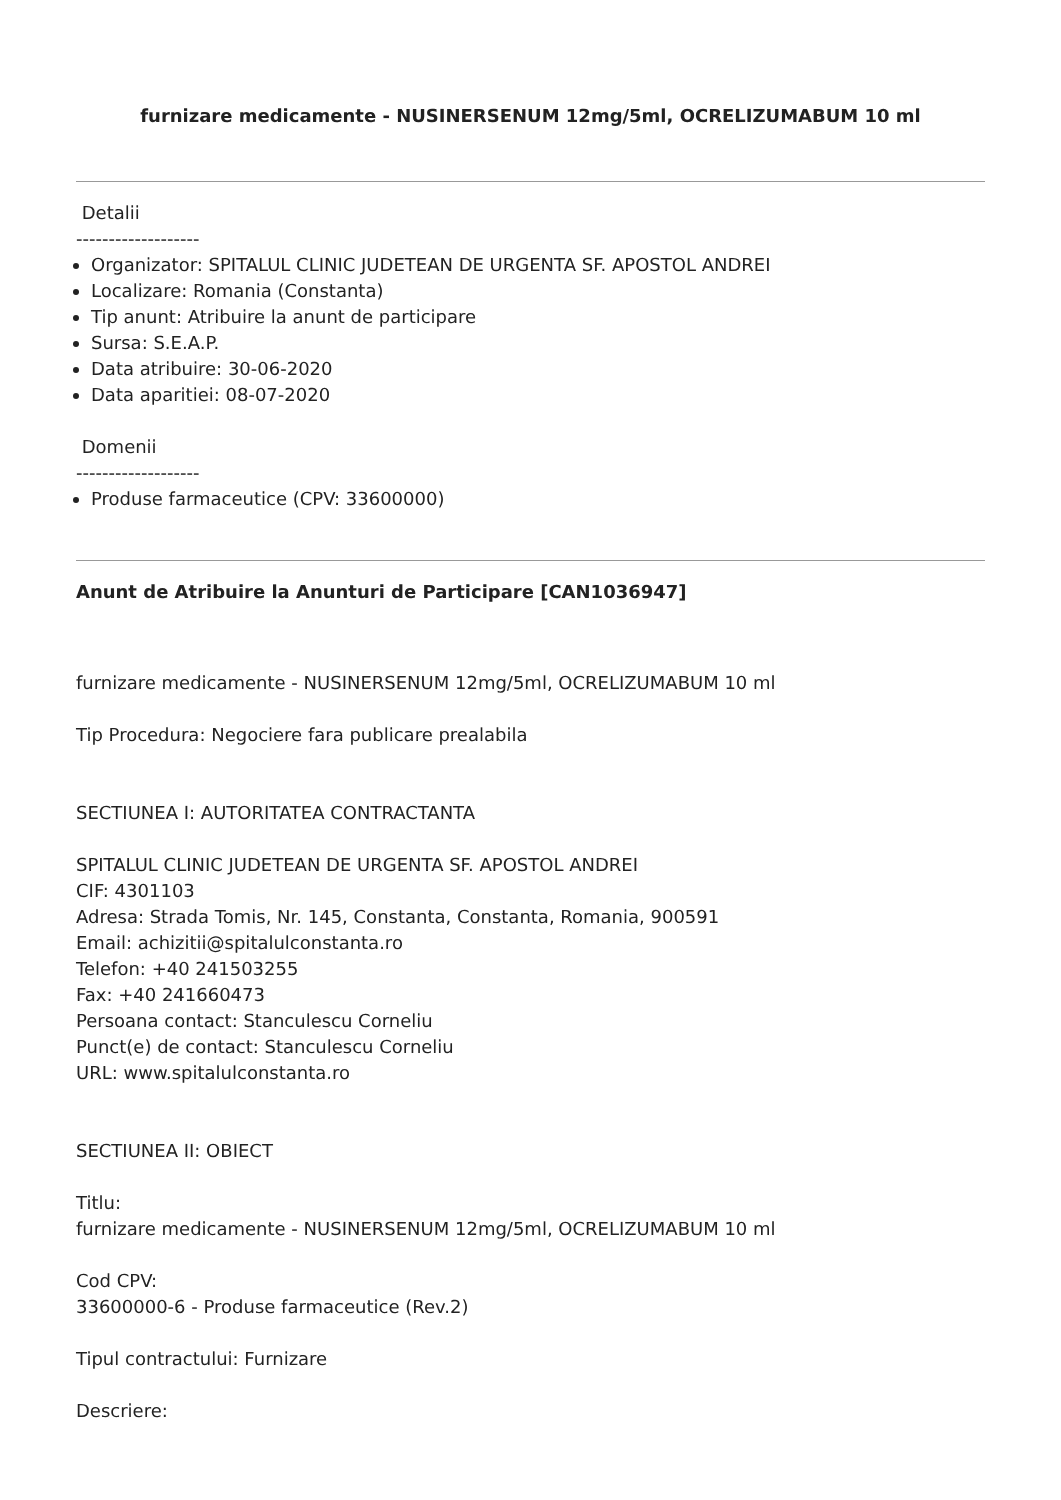furnizare medicamente - NUSINERSENUM 12mg/5ml, OCRELIZUMABUM 10 ml
Detalii
-------------------
Organizator: SPITALUL CLINIC JUDETEAN DE URGENTA SF. APOSTOL ANDREI
Localizare: Romania (Constanta)
Tip anunt: Atribuire la anunt de participare
Sursa: S.E.A.P.
Data atribuire: 30-06-2020
Data aparitiei: 08-07-2020
Domenii
-------------------
Produse farmaceutice (CPV: 33600000)
Anunt de Atribuire la Anunturi de Participare [CAN1036947]
furnizare medicamente - NUSINERSENUM 12mg/5ml, OCRELIZUMABUM 10 ml
Tip Procedura: Negociere fara publicare prealabila
SECTIUNEA I: AUTORITATEA CONTRACTANTA
SPITALUL CLINIC JUDETEAN DE URGENTA SF. APOSTOL ANDREI
CIF: 4301103
Adresa: Strada Tomis, Nr. 145, Constanta, Constanta, Romania, 900591
Email: achizitii@spitalulconstanta.ro
Telefon: +40 241503255
Fax: +40 241660473
Persoana contact: Stanculescu Corneliu
Punct(e) de contact: Stanculescu Corneliu
URL: www.spitalulconstanta.ro
SECTIUNEA II: OBIECT
Titlu:
furnizare medicamente - NUSINERSENUM 12mg/5ml, OCRELIZUMABUM 10 ml
Cod CPV:
33600000-6 - Produse farmaceutice (Rev.2)
Tipul contractului: Furnizare
Descriere: